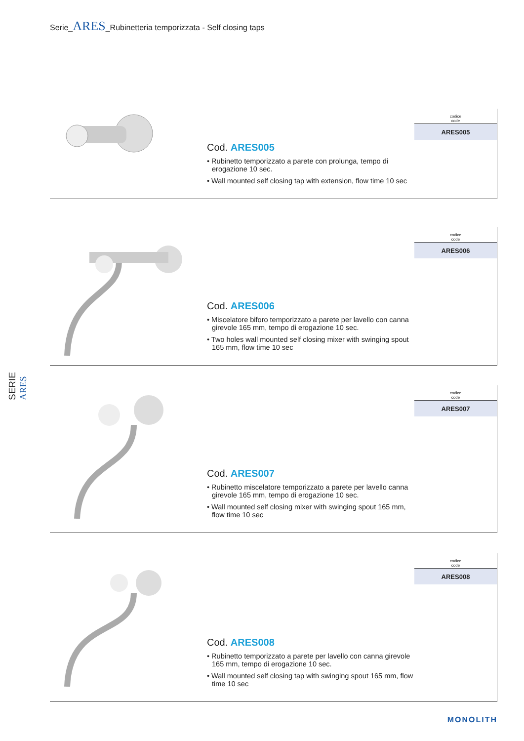Serie_ARES_Rubinetteria temporizzata - Self closing taps
SERIE ARES
Cod. ARES005
• Rubinetto temporizzato a parete con prolunga, tempo di erogazione 10 sec.
• Wall mounted self closing tap with extension, flow time 10 sec
| codice code |
| --- |
| ARES005 |
Cod. ARES006
• Miscelatore biforo temporizzato a parete per lavello con canna girevole 165 mm, tempo di erogazione 10 sec.
• Two holes wall mounted self closing mixer with swinging spout 165 mm, flow time 10 sec
| codice code |
| --- |
| ARES006 |
Cod. ARES007
• Rubinetto miscelatore temporizzato a parete per lavello canna girevole 165 mm, tempo di erogazione 10 sec.
• Wall mounted self closing mixer with swinging spout 165 mm, flow time 10 sec
| codice code |
| --- |
| ARES007 |
Cod. ARES008
• Rubinetto temporizzato a parete per lavello con canna girevole 165 mm, tempo di erogazione 10 sec.
• Wall mounted self closing tap with swinging spout 165 mm, flow time 10 sec
| codice code |
| --- |
| ARES008 |
MONOLITH